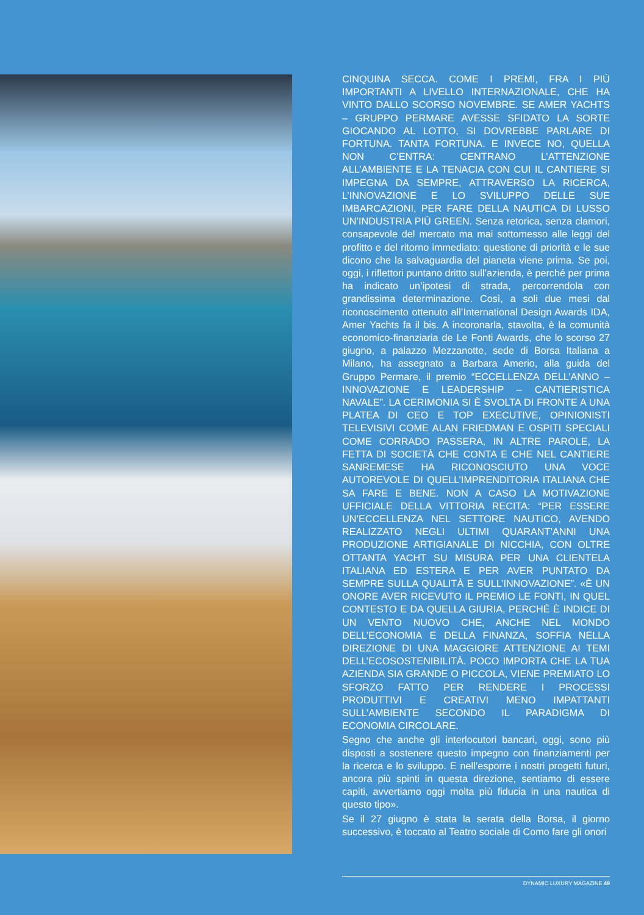CINQUINA SECCA. COME I PREMI, FRA I PIÙ IMPORTANTI A LIVELLO INTERNAZIONALE, CHE HA VINTO DALLO SCORSO NOVEMBRE. SE AMER YACHTS – GRUPPO PERMARE AVESSE SFIDATO LA SORTE GIOCANDO AL LOTTO, SI DOVREBBE PARLARE DI FORTUNA. TANTA FORTUNA. E INVECE NO, QUELLA NON C’ENTRA: CENTRANO L’ATTENZIONE ALL’AMBIENTE E LA TENACIA CON CUI IL CANTIERE SI IMPEGNA DA SEMPRE, ATTRAVERSO LA RICERCA, L’INNOVAZIONE E LO SVILUPPO DELLE SUE IMBARCAZIONI, PER FARE DELLA NAUTICA DI LUSSO UN’INDUSTRIA PIÙ GREEN. Senza retorica, senza clamori, consapevole del mercato ma mai sottomesso alle leggi del profitto e del ritorno immediato: questione di priorità e le sue dicono che la salvaguardia del pianeta viene prima. Se poi, oggi, i riflettori puntano dritto sull’azienda, è perché per prima ha indicato un’ipotesi di strada, percorrendola con grandissima determinazione. Così, a soli due mesi dal riconoscimento ottenuto all’International Design Awards IDA, Amer Yachts fa il bis. A incoronarla, stavolta, è la comunità economico-finanziaria de Le Fonti Awards, che lo scorso 27 giugno, a palazzo Mezzanotte, sede di Borsa Italiana a Milano, ha assegnato a Barbara Amerio, alla guida del Gruppo Permare, il premio “ECCELLENZA DELL’ANNO – INNOVAZIONE E LEADERSHIP – CANTIERISTICA NAVALE”. LA CERIMONIA SI È SVOLTA DI FRONTE A UNA PLATEA DI CEO E TOP EXECUTIVE, OPINIONISTI TELEVISIVI COME ALAN FRIEDMAN E OSPITI SPECIALI COME CORRADO PASSERA, IN ALTRE PAROLE, LA FETTA DI SOCIETÀ CHE CONTA E CHE NEL CANTIERE SANREMESE HA RICONOSCIUTO UNA VOCE AUTOREVOLE DI QUELL’IMPRENDITORIA ITALIANA CHE SA FARE E BENE. NON A CASO LA MOTIVAZIONE UFFICIALE DELLA VITTORIA RECITA: “PER ESSERE UN’ECCELLENZA NEL SETTORE NAUTICO, AVENDO REALIZZATO NEGLI ULTIMI QUARANT’ANNI UNA PRODUZIONE ARTIGIANALE DI NICCHIA, CON OLTRE OTTANTA YACHT SU MISURA PER UNA CLIENTELA ITALIANA ED ESTERA E PER AVER PUNTATO DA SEMPRE SULLA QUALITÀ E SULL’INNOVAZIONE”. «È UN ONORE AVER RICEVUTO IL PREMIO LE FONTI, IN QUEL CONTESTO E DA QUELLA GIURIA, PERCHÉ È INDICE DI UN VENTO NUOVO CHE, ANCHE NEL MONDO DELL’ECONOMIA E DELLA FINANZA, SOFFIA NELLA DIREZIONE DI UNA MAGGIORE ATTENZIONE AI TEMI DELL’ECOSOSTENIBILITÀ. POCO IMPORTA CHE LA TUA AZIENDA SIA GRANDE O PICCOLA, VIENE PREMIATO LO SFORZO FATTO PER RENDERE I PROCESSI PRODUTTIVI E CREATIVI MENO IMPATTANTI SULL’AMBIENTE SECONDO IL PARADIGMA DI ECONOMIA CIRCOLARE.
Segno che anche gli interlocutori bancari, oggi, sono più disposti a sostenere questo impegno con finanziamenti per la ricerca e lo sviluppo. E nell’esporre i nostri progetti futuri, ancora più spinti in questa direzione, sentiamo di essere capiti, avvertiamo oggi molta più fiducia in una nautica di questo tipo».
Se il 27 giugno è stata la serata della Borsa, il giorno successivo, è toccato al Teatro sociale di Como fare gli onori
DYNAMIC LUXURY MAGAZINE 49